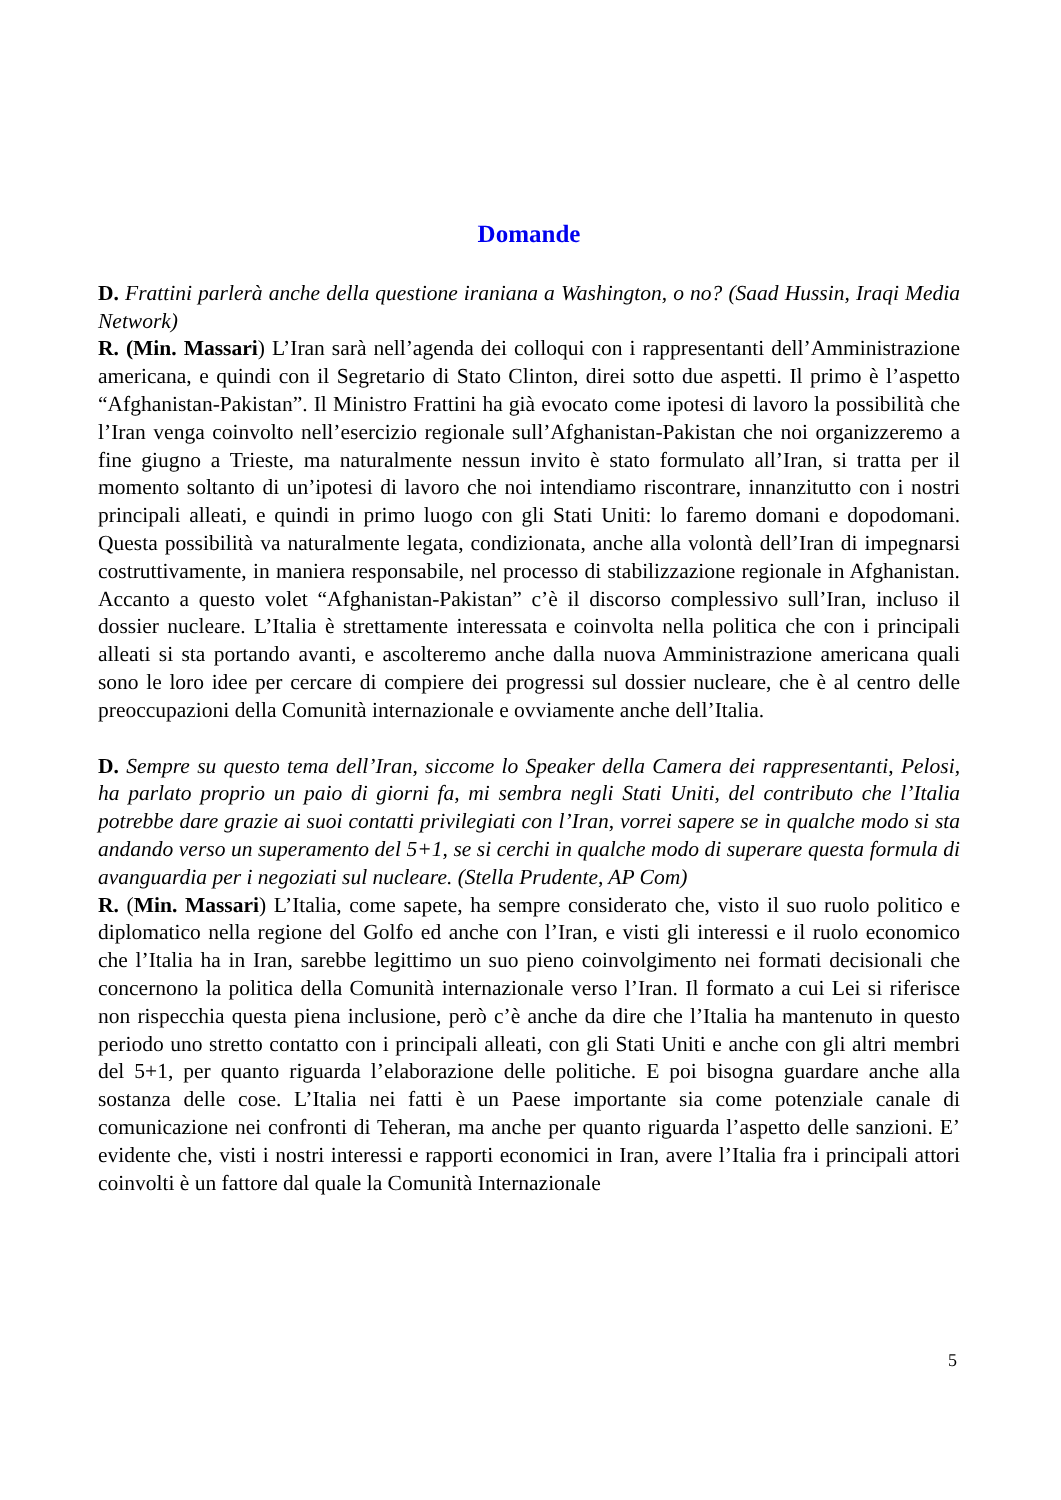Domande
D. Frattini parlerà anche della questione iraniana a Washington, o no? (Saad Hussin, Iraqi Media Network)
R. (Min. Massari) L’Iran sarà nell’agenda dei colloqui con i rappresentanti dell’Amministrazione americana, e quindi con il Segretario di Stato Clinton, direi sotto due aspetti. Il primo è l’aspetto “Afghanistan-Pakistan”. Il Ministro Frattini ha già evocato come ipotesi di lavoro la possibilità che l’Iran venga coinvolto nell’esercizio regionale sull’Afghanistan-Pakistan che noi organizzeremo a fine giugno a Trieste, ma naturalmente nessun invito è stato formulato all’Iran, si tratta per il momento soltanto di un’ipotesi di lavoro che noi intendiamo riscontrare, innanzitutto con i nostri principali alleati, e quindi in primo luogo con gli Stati Uniti: lo faremo domani e dopodomani. Questa possibilità va naturalmente legata, condizionata, anche alla volontà dell’Iran di impegnarsi costruttivamente, in maniera responsabile, nel processo di stabilizzazione regionale in Afghanistan. Accanto a questo volet “Afghanistan-Pakistan” c’è il discorso complessivo sull’Iran, incluso il dossier nucleare. L’Italia è strettamente interessata e coinvolta nella politica che con i principali alleati si sta portando avanti, e ascolteremo anche dalla nuova Amministrazione americana quali sono le loro idee per cercare di compiere dei progressi sul dossier nucleare, che è al centro delle preoccupazioni della Comunità internazionale e ovviamente anche dell’Italia.
D. Sempre su questo tema dell’Iran, siccome lo Speaker della Camera dei rappresentanti, Pelosi, ha parlato proprio un paio di giorni fa, mi sembra negli Stati Uniti, del contributo che l’Italia potrebbe dare grazie ai suoi contatti privilegiati con l’Iran, vorrei sapere se in qualche modo si sta andando verso un superamento del 5+1, se si cerchi in qualche modo di superare questa formula di avanguardia per i negoziati sul nucleare. (Stella Prudente, AP Com)
R. (Min. Massari) L’Italia, come sapete, ha sempre considerato che, visto il suo ruolo politico e diplomatico nella regione del Golfo ed anche con l’Iran, e visti gli interessi e il ruolo economico che l’Italia ha in Iran, sarebbe legittimo un suo pieno coinvolgimento nei formati decisionali che concernono la politica della Comunità internazionale verso l’Iran. Il formato a cui Lei si riferisce non rispecchia questa piena inclusione, però c’è anche da dire che l’Italia ha mantenuto in questo periodo uno stretto contatto con i principali alleati, con gli Stati Uniti e anche con gli altri membri del 5+1, per quanto riguarda l’elaborazione delle politiche. E poi bisogna guardare anche alla sostanza delle cose. L’Italia nei fatti è un Paese importante sia come potenziale canale di comunicazione nei confronti di Teheran, ma anche per quanto riguarda l’aspetto delle sanzioni. E’ evidente che, visti i nostri interessi e rapporti economici in Iran, avere l’Italia fra i principali attori coinvolti è un fattore dal quale la Comunità Internazionale
5